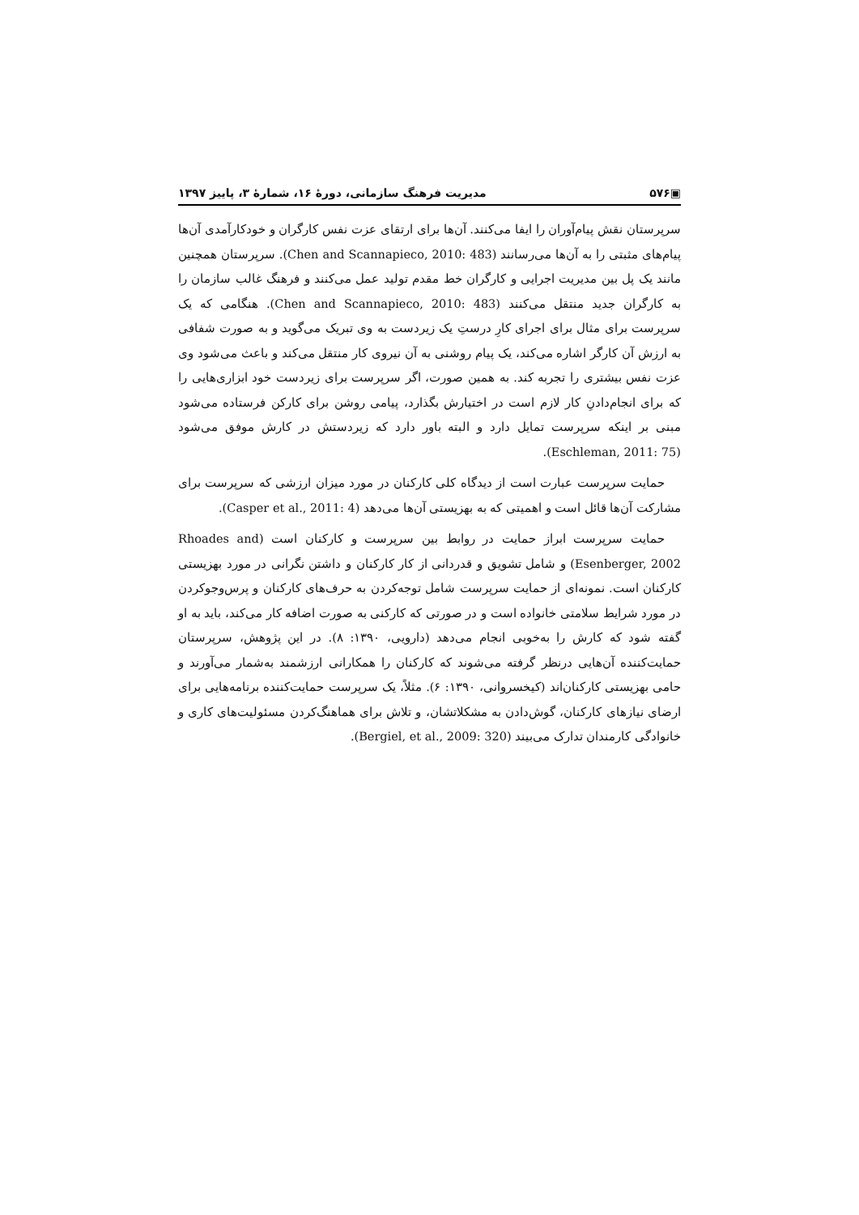▣۵۷۶ مدیریت فرهنگ سازمانی، دورهٔ ۱۶، شمارهٔ ۳، پاییز ۱۳۹۷
سرپرستان نقش پیام‌آوران را ایفا می‌کنند. آن‌ها برای ارتقای عزت نفس کارگران و خودکارآمدی آن‌ها پیام‌های مثبتی را به آن‌ها می‌رسانند (Chen and Scannapieco, 2010: 483). سرپرستان همچنین مانند یک پل بین مدیریت اجرایی و کارگران خط مقدم تولید عمل می‌کنند و فرهنگ غالب سازمان را به کارگران جدید منتقل می‌کنند (Chen and Scannapieco, 2010: 483). هنگامی که یک سرپرست برای مثال برای اجرای کارِ درستِ یک زیردست به وی تبریک می‌گوید و به صورت شفافی به ارزش آن کارگر اشاره می‌کند، یک پیام روشنی به آن نیروی کار منتقل می‌کند و باعث می‌شود وی عزت نفس بیشتری را تجربه کند. به همین صورت، اگر سرپرست برای زیردست خود ابزاری‌هایی را که برای انجام‌دادنِ کار لازم است در اختیارش بگذارد، پیامی روشن برای کارکن فرستاده می‌شود مبنی بر اینکه سرپرست تمایل دارد و البته باور دارد که زیردستش در کارش موفق می‌شود (Eschleman, 2011: 75).
حمایت سرپرست عبارت است از دیدگاه کلی کارکنان در مورد میزان ارزشی که سرپرست برای مشارکت آن‌ها قائل است و اهمیتی که به بهزیستی آن‌ها می‌دهد (Casper et al., 2011: 4).
حمایت سرپرست ابراز حمایت در روابط بین سرپرست و کارکنان است (Rhoades and Esenberger, 2002) و شامل تشویق و قدردانی از کار کارکنان و داشتن نگرانی در مورد بهزیستی کارکنان است. نمونه‌ای از حمایت سرپرست شامل توجه‌کردن به حرف‌های کارکنان و پرس‌وجوکردن در مورد شرایط سلامتی خانواده است و در صورتی که کارکنی به صورت اضافه کار می‌کند، باید به او گفته شود که کارش را به‌خوبی انجام می‌دهد (دارویی، ۱۳۹۰: ۸). در این پژوهش، سرپرستان حمایت‌کننده آن‌هایی درنظر گرفته می‌شوند که کارکنان را همکارانی ارزشمند به‌شمار می‌آورند و حامی بهزیستی کارکنان‌اند (کیخسروانی، ۱۳۹۰: ۶). مثلاً، یک سرپرست حمایت‌کننده برنامه‌هایی برای ارضای نیازهای کارکنان، گوش‌دادن به مشکلاتشان، و تلاش برای هماهنگ‌کردن مسئولیت‌های کاری و خانوادگی کارمندان تدارک می‌بیند (Bergiel, et al., 2009: 320).